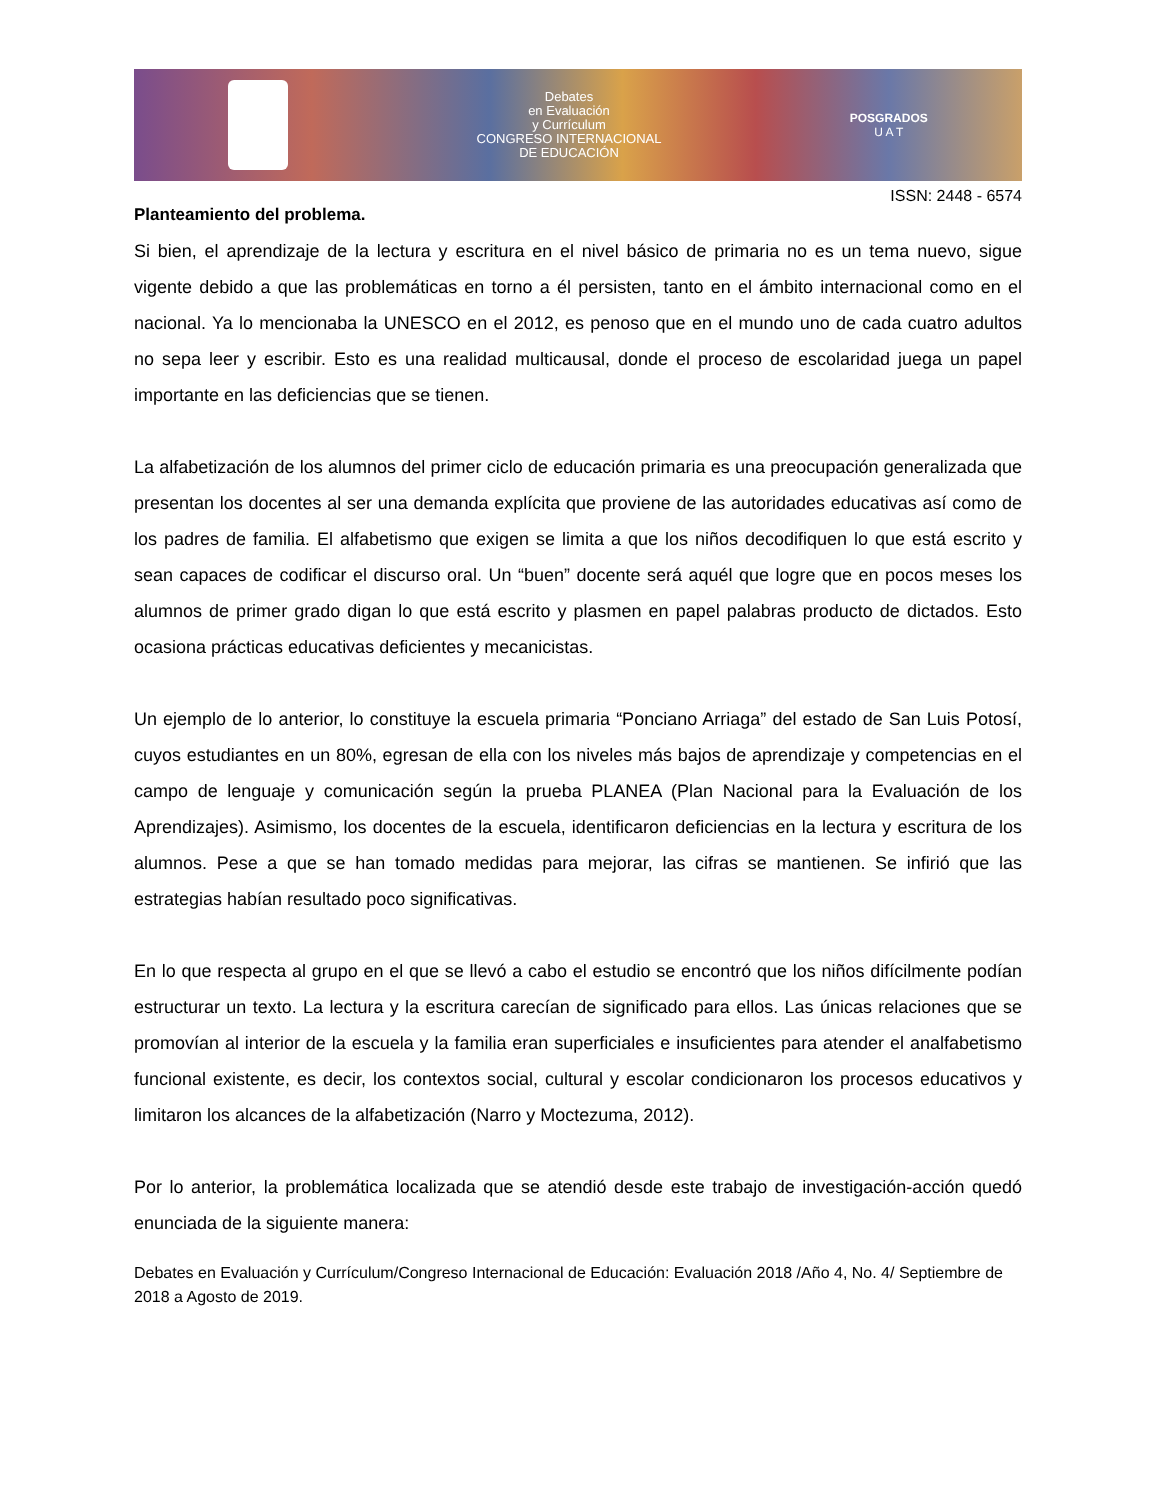Debates
en Evaluación
y Currículum
CONGRESO INTERNACIONAL
DE EDUCACIÓN
POSGRADOS
U A T
ISSN: 2448 - 6574
Planteamiento del problema.
Si bien, el aprendizaje de la lectura y escritura en el nivel básico de primaria no es un tema nuevo, sigue vigente debido a que las problemáticas en torno a él persisten, tanto en el ámbito internacional como en el nacional. Ya lo mencionaba la UNESCO en el 2012, es penoso que en el mundo uno de cada cuatro adultos no sepa leer y escribir. Esto es una realidad multicausal, donde el proceso de escolaridad juega un papel importante en las deficiencias que se tienen.
La alfabetización de los alumnos del primer ciclo de educación primaria es una preocupación generalizada que presentan los docentes al ser una demanda explícita que proviene de las autoridades educativas así como de los padres de familia. El alfabetismo que exigen se limita a que los niños decodifiquen lo que está escrito y sean capaces de codificar el discurso oral. Un “buen” docente será aquél que logre que en pocos meses los alumnos de primer grado digan lo que está escrito y plasmen en papel palabras producto de dictados. Esto ocasiona prácticas educativas deficientes y mecanicistas.
Un ejemplo de lo anterior, lo constituye la escuela primaria “Ponciano Arriaga” del estado de San Luis Potosí, cuyos estudiantes en un 80%, egresan de ella con los niveles más bajos de aprendizaje y competencias en el campo de lenguaje y comunicación según la prueba PLANEA (Plan Nacional para la Evaluación de los Aprendizajes). Asimismo, los docentes de la escuela, identificaron deficiencias en la lectura y escritura de los alumnos. Pese a que se han tomado medidas para mejorar, las cifras se mantienen. Se infirió que las estrategias habían resultado poco significativas.
En lo que respecta al grupo en el que se llevó a cabo el estudio se encontró que los niños difícilmente podían estructurar un texto. La lectura y la escritura carecían de significado para ellos. Las únicas relaciones que se promovían al interior de la escuela y la familia eran superficiales e insuficientes para atender el analfabetismo funcional existente, es decir, los contextos social, cultural y escolar condicionaron los procesos educativos y limitaron los alcances de la alfabetización (Narro y Moctezuma, 2012).
Por lo anterior, la problemática localizada que se atendió desde este trabajo de investigación-acción quedó enunciada de la siguiente manera:
Debates en Evaluación y Currículum/Congreso Internacional de Educación: Evaluación 2018 /Año 4, No. 4/ Septiembre de 2018 a Agosto de 2019.